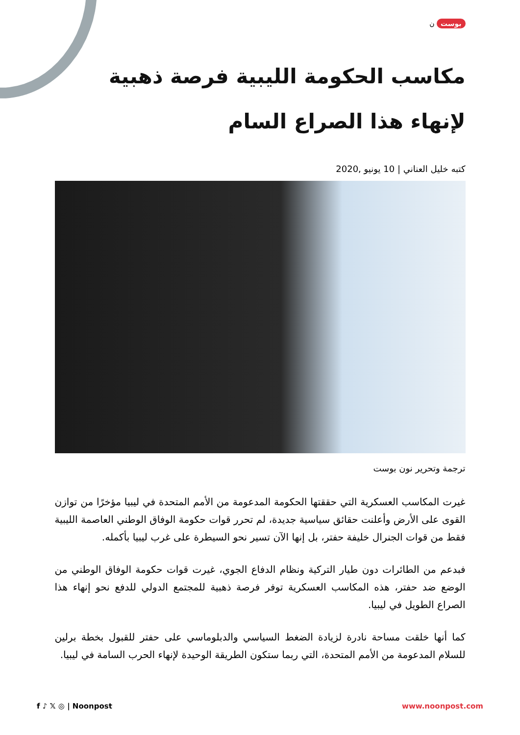بوست ن
مكاسب الحكومة الليبية فرصة ذهبية لإنهاء هذا الصراع السام
كتبه خليل العناني | 10 يونيو ,2020
ترجمة وتحرير نون بوست
غيرت المكاسب العسكرية التي حققتها الحكومة المدعومة من الأمم المتحدة في ليبيا مؤخرًا من توازن القوى على الأرض وأعلنت حقائق سياسية جديدة، لم تحرر قوات حكومة الوفاق الوطني العاصمة الليبية فقط من قوات الجنرال خليفة حفتر، بل إنها الآن تسير نحو السيطرة على غرب ليبيا بأكمله.
فبدعم من الطائرات دون طيار التركية ونظام الدفاع الجوي، غيرت قوات حكومة الوفاق الوطني من الوضع ضد حفتر، هذه المكاسب العسكرية توفر فرصة ذهبية للمجتمع الدولي للدفع نحو إنهاء هذا الصراع الطويل في ليبيا.
كما أنها خلقت مساحة نادرة لزيادة الضغط السياسي والدبلوماسي على حفتر للقبول بخطة برلين للسلام المدعومة من الأمم المتحدة، التي ربما ستكون الطريقة الوحيدة لإنهاء الحرب السامة في ليبيا.
f ♪ 𝕏 ◎ | Noonpost www.noonpost.com